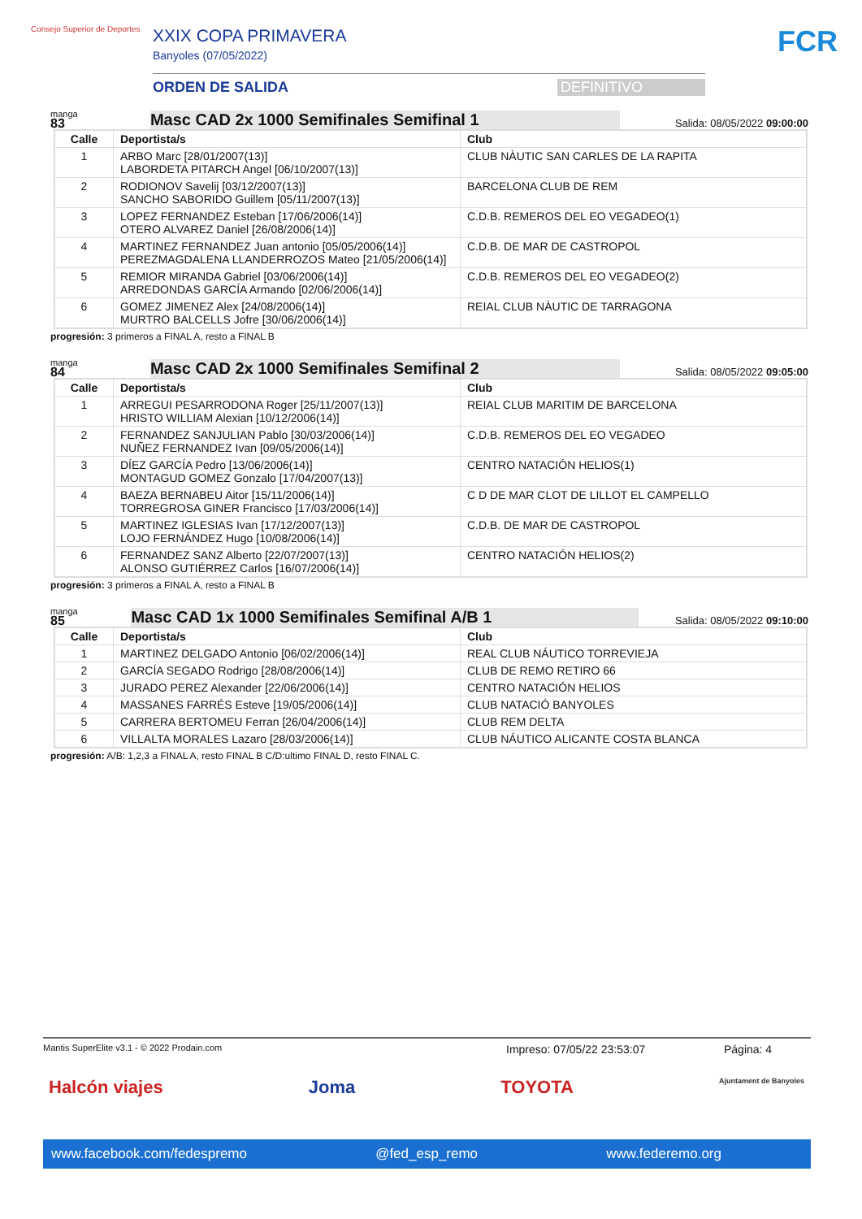Consejo Superior de Deportes
XXIX COPA PRIMAVERA
Banyoles (07/05/2022)
ORDEN DE SALIDA DEFINITIVO
FCR
manga
83
Masc CAD 2x 1000 Semifinales Semifinal 1
Salida: 08/05/2022 09:00:00
| Calle | Deportista/s | Club |
| --- | --- | --- |
| 1 | ARBO Marc [28/01/2007(13)] LABORDETA PITARCH Angel [06/10/2007(13)] | CLUB NÀUTIC SAN CARLES DE LA RAPITA |
| 2 | RODIONOV Savelij [03/12/2007(13)] SANCHO SABORIDO Guillem [05/11/2007(13)] | BARCELONA CLUB DE REM |
| 3 | LOPEZ FERNANDEZ Esteban [17/06/2006(14)] OTERO ALVAREZ Daniel [26/08/2006(14)] | C.D.B. REMEROS DEL EO VEGADEO(1) |
| 4 | MARTINEZ FERNANDEZ Juan antonio [05/05/2006(14)] PEREZMAGDALENA LLANDERROZOS Mateo [21/05/2006(14)] | C.D.B. DE MAR DE CASTROPOL |
| 5 | REMIOR MIRANDA Gabriel [03/06/2006(14)] ARREDONDAS GARCÍA Armando [02/06/2006(14)] | C.D.B. REMEROS DEL EO VEGADEO(2) |
| 6 | GOMEZ JIMENEZ Alex [24/08/2006(14)] MURTRO BALCELLS Jofre [30/06/2006(14)] | REIAL CLUB NÀUTIC DE TARRAGONA |
progresión: 3 primeros a FINAL A, resto a FINAL B
manga
84
Masc CAD 2x 1000 Semifinales Semifinal 2
Salida: 08/05/2022 09:05:00
| Calle | Deportista/s | Club |
| --- | --- | --- |
| 1 | ARREGUI PESARRODONA Roger [25/11/2007(13)] HRISTO WILLIAM Alexian [10/12/2006(14)] | REIAL CLUB MARITIM DE BARCELONA |
| 2 | FERNANDEZ SANJULIAN Pablo [30/03/2006(14)] NUÑEZ FERNANDEZ Ivan [09/05/2006(14)] | C.D.B. REMEROS DEL EO VEGADEO |
| 3 | DÍEZ GARCÍA Pedro [13/06/2006(14)] MONTAGUD GOMEZ Gonzalo [17/04/2007(13)] | CENTRO NATACIÓN HELIOS(1) |
| 4 | BAEZA BERNABEU Aitor [15/11/2006(14)] TORREGROSA GINER Francisco [17/03/2006(14)] | C D DE MAR CLOT DE LILLOT EL CAMPELLO |
| 5 | MARTINEZ IGLESIAS Ivan [17/12/2007(13)] LOJO FERNÁNDEZ Hugo [10/08/2006(14)] | C.D.B. DE MAR DE CASTROPOL |
| 6 | FERNANDEZ SANZ Alberto [22/07/2007(13)] ALONSO GUTIÉRREZ Carlos [16/07/2006(14)] | CENTRO NATACIÓN HELIOS(2) |
progresión: 3 primeros a FINAL A, resto a FINAL B
manga
85
Masc CAD 1x 1000 Semifinales Semifinal A/B 1
Salida: 08/05/2022 09:10:00
| Calle | Deportista/s | Club |
| --- | --- | --- |
| 1 | MARTINEZ DELGADO Antonio [06/02/2006(14)] | REAL CLUB NÁUTICO TORREVIEJA |
| 2 | GARCÍA SEGADO Rodrigo [28/08/2006(14)] | CLUB DE REMO RETIRO 66 |
| 3 | JURADO PEREZ Alexander [22/06/2006(14)] | CENTRO NATACIÓN HELIOS |
| 4 | MASSANES FARRÉS Esteve [19/05/2006(14)] | CLUB NATACIÓ BANYOLES |
| 5 | CARRERA BERTOMEU Ferran [26/04/2006(14)] | CLUB REM DELTA |
| 6 | VILLALTA MORALES Lazaro [28/03/2006(14)] | CLUB NÁUTICO ALICANTE COSTA BLANCA |
progresión: A/B: 1,2,3 a FINAL A, resto FINAL B C/D:ultimo FINAL D, resto FINAL C.
Mantis SuperElite v3.1 - © 2022 Prodain.com Impreso: 07/05/22 23:53:07 Página: 4
Halcón viajes Joma TOYOTA Ajuntament de Banyoles
www.facebook.com/fedespremo @fed_esp_remo www.federemo.org